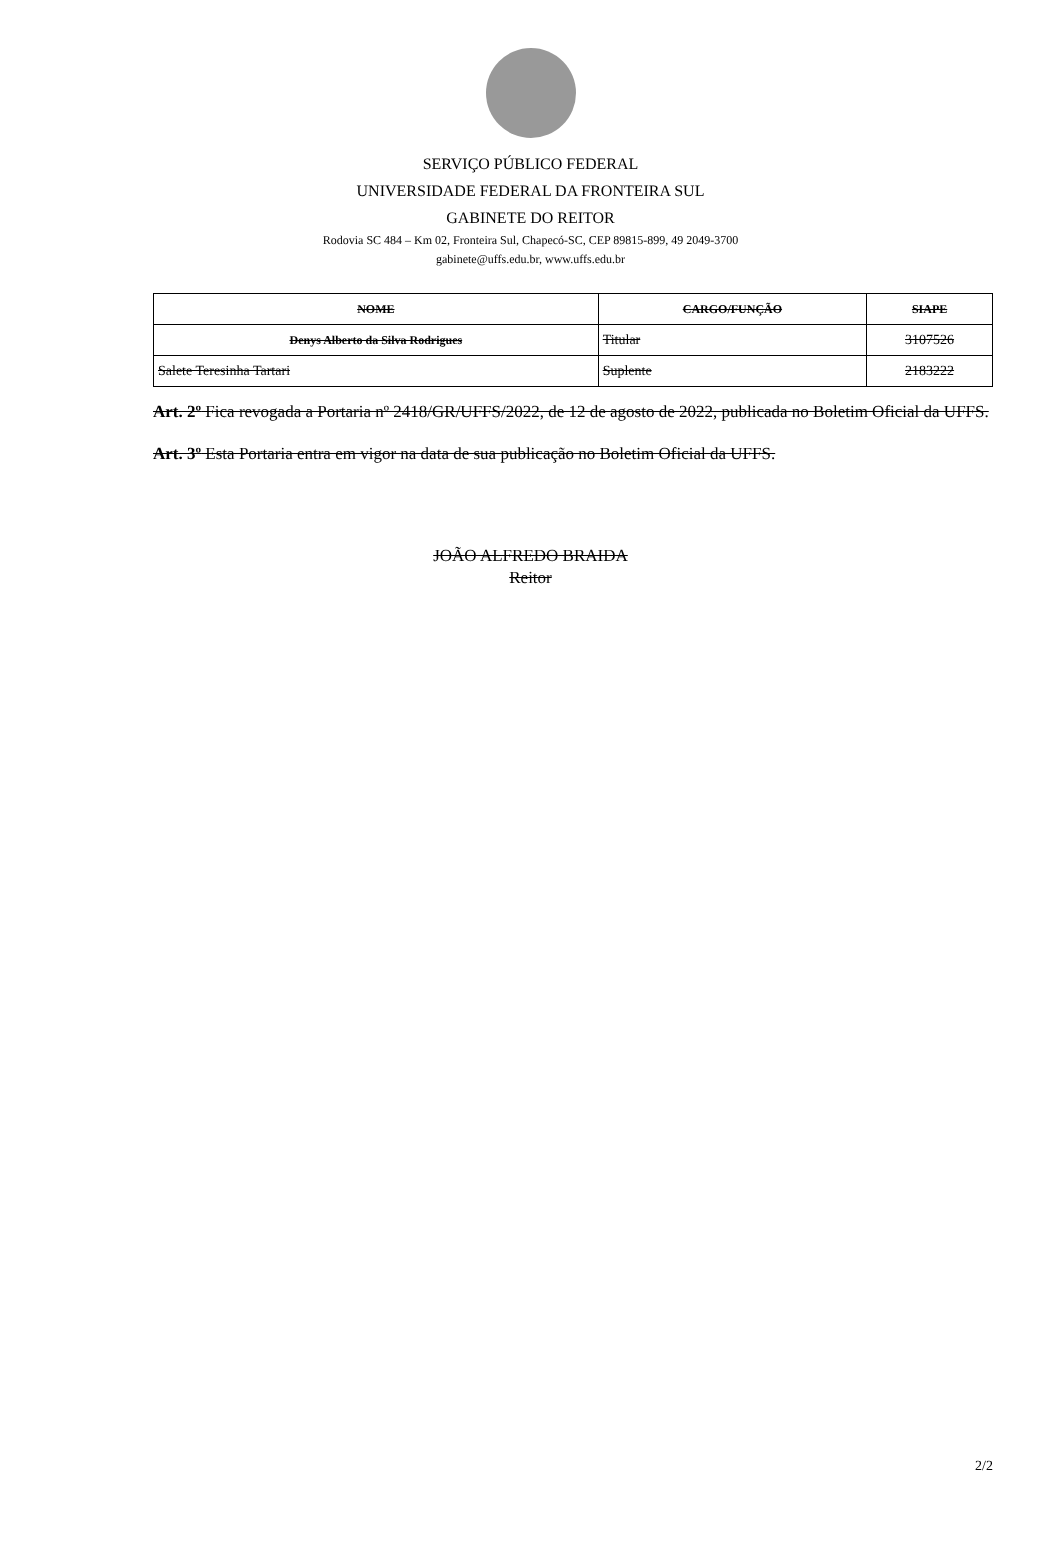SERVIÇO PÚBLICO FEDERAL
UNIVERSIDADE FEDERAL DA FRONTEIRA SUL
GABINETE DO REITOR
Rodovia SC 484 – Km 02, Fronteira Sul, Chapecó-SC, CEP 89815-899, 49 2049-3700
gabinete@uffs.edu.br, www.uffs.edu.br
| NOME | CARGO/FUNÇÃO | SIAPE |
| --- | --- | --- |
| Denys Alberto da Silva Rodrigues | Titular | 3107526 |
| Salete Teresinha Tartari | Suplente | 2183222 |
Art. 2º Fica revogada a Portaria nº 2418/GR/UFFS/2022, de 12 de agosto de 2022, publicada no Boletim Oficial da UFFS.
Art. 3º Esta Portaria entra em vigor na data de sua publicação no Boletim Oficial da UFFS.
JOÃO ALFREDO BRAIDA
Reitor
2/2